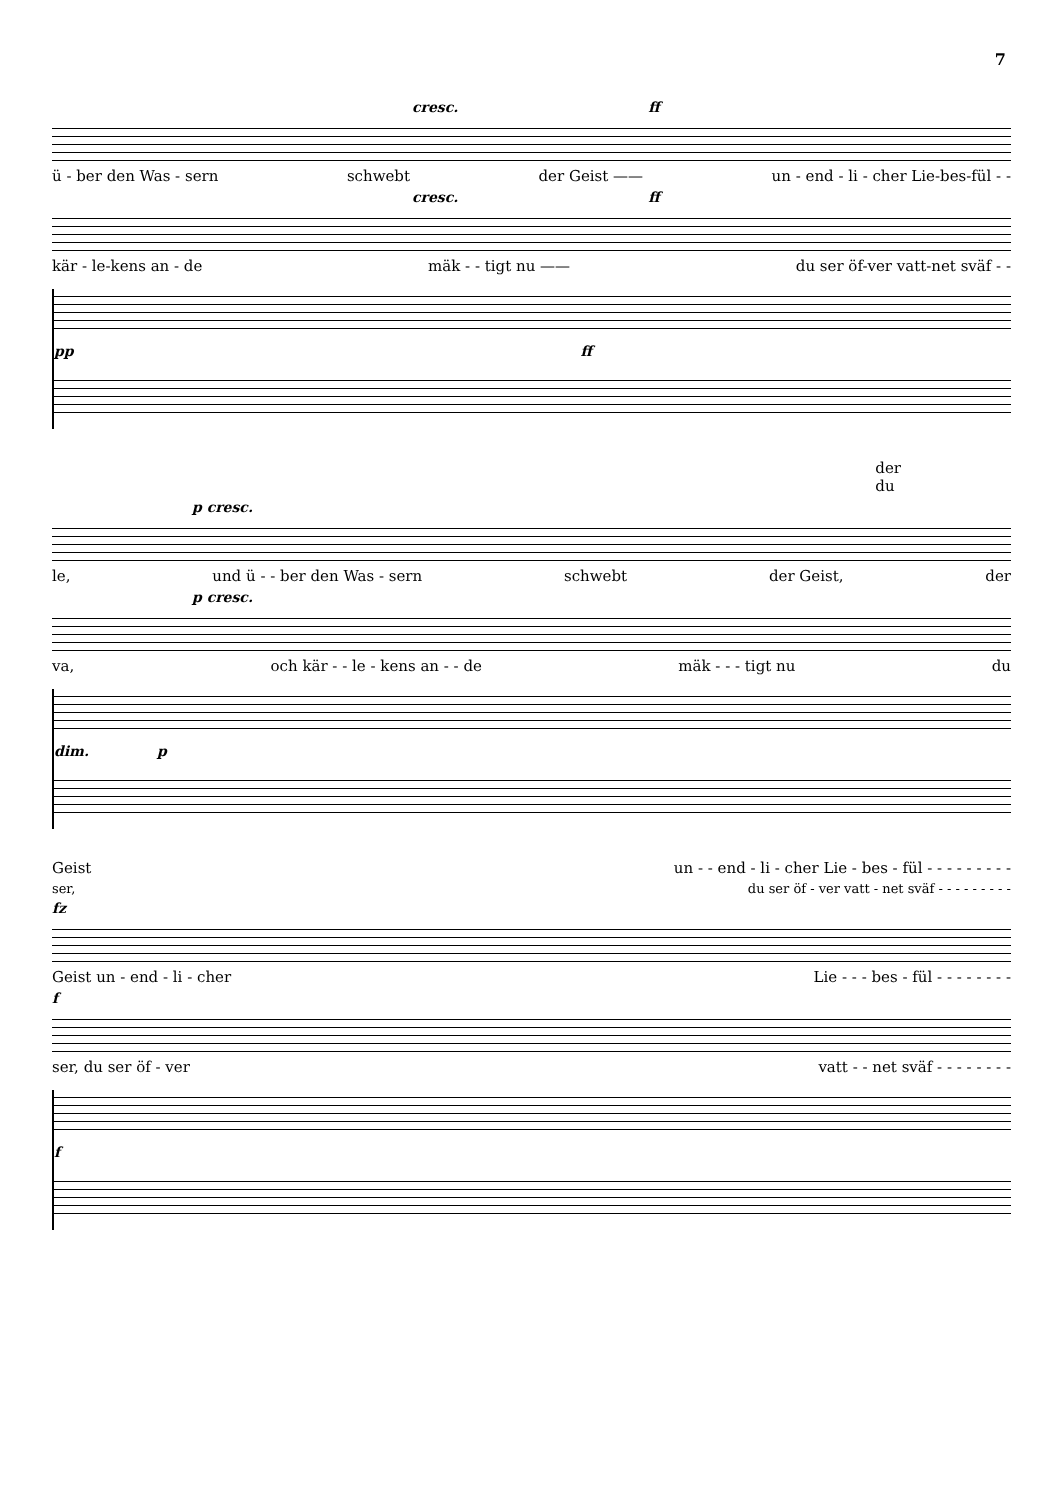7
cresc. ff
ü - ber den Was - sern schwebt der Geist —— un - end - li - cher Lie-bes-fül - -
cresc. ff
kär - le-kens an - de mäk - - tigt nu —— du ser öf-ver vatt-net sväf - -
pp ff
der
du
p cresc.
le, und ü - - ber den Was - sern schwebt der Geist, der
p cresc.
va, och kär - - le - kens an - - de mäk - - - tigt nu du
dim. p
Geist un - - end - li - cher Lie - bes - fül - - - - - - - - -
ser, du ser öf - ver vatt - net sväf - - - - - - - - -
fz
Geist un - end - li - cher Lie - - - bes - fül - - - - - - - -
f
ser, du ser öf - ver vatt - - net sväf - - - - - - - -
f